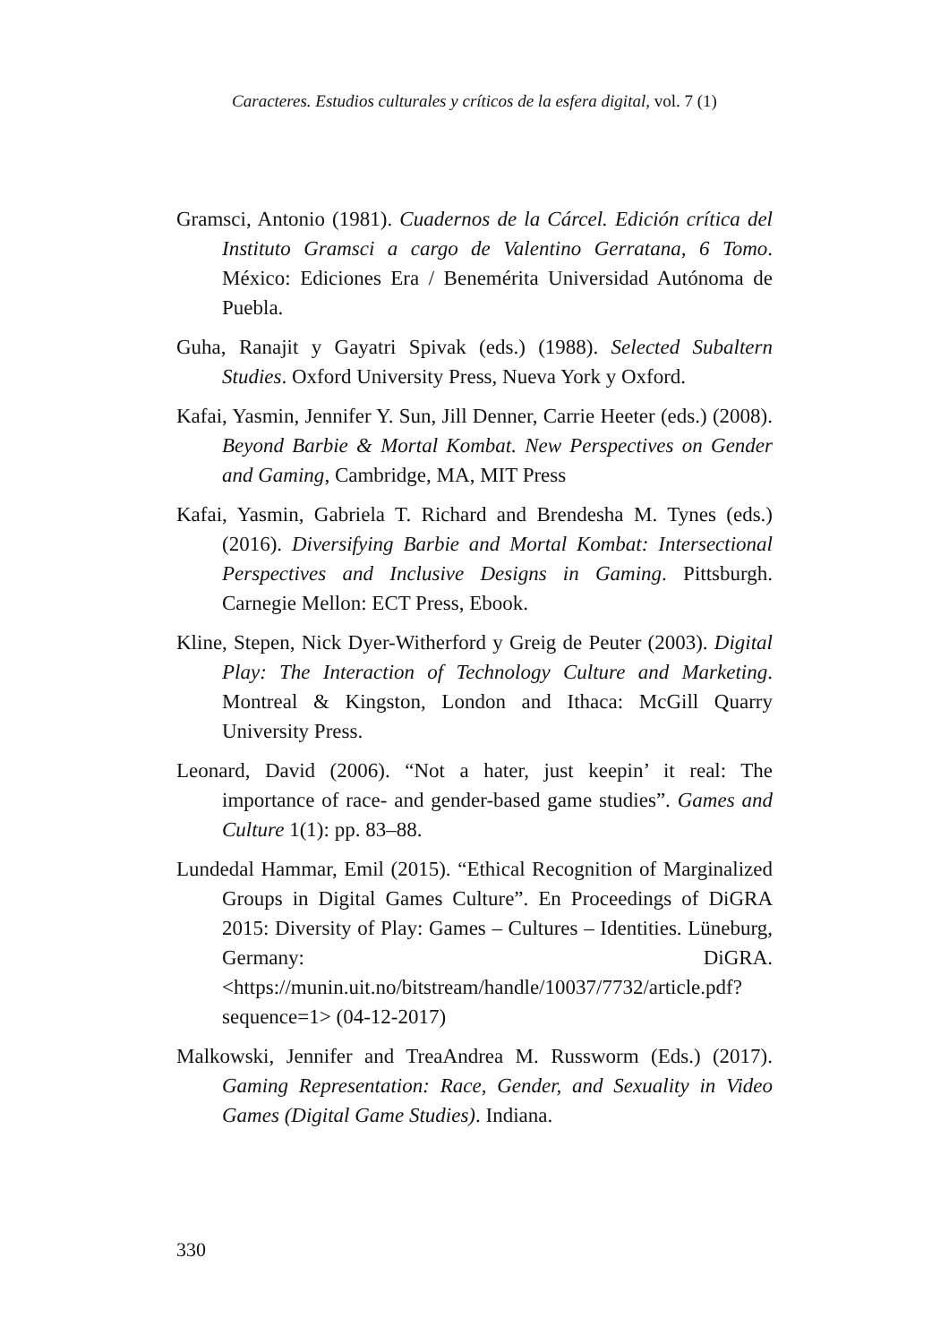Caracteres. Estudios culturales y críticos de la esfera digital, vol. 7 (1)
Gramsci, Antonio (1981). Cuadernos de la Cárcel. Edición crítica del Instituto Gramsci a cargo de Valentino Gerratana, 6 Tomo. México: Ediciones Era / Benemérita Universidad Autónoma de Puebla.
Guha, Ranajit y Gayatri Spivak (eds.) (1988). Selected Subaltern Studies. Oxford University Press, Nueva York y Oxford.
Kafai, Yasmin, Jennifer Y. Sun, Jill Denner, Carrie Heeter (eds.) (2008). Beyond Barbie & Mortal Kombat. New Perspectives on Gender and Gaming, Cambridge, MA, MIT Press
Kafai, Yasmin, Gabriela T. Richard and Brendesha M. Tynes (eds.) (2016). Diversifying Barbie and Mortal Kombat: Intersectional Perspectives and Inclusive Designs in Gaming. Pittsburgh. Carnegie Mellon: ECT Press, Ebook.
Kline, Stepen, Nick Dyer-Witherford y Greig de Peuter (2003). Digital Play: The Interaction of Technology Culture and Marketing. Montreal & Kingston, London and Ithaca: McGill Quarry University Press.
Leonard, David (2006). “Not a hater, just keepin’ it real: The importance of race- and gender-based game studies”. Games and Culture 1(1): pp. 83–88.
Lundedal Hammar, Emil (2015). “Ethical Recognition of Marginalized Groups in Digital Games Culture”. En Proceedings of DiGRA 2015: Diversity of Play: Games – Cultures – Identities. Lüneburg, Germany: DiGRA. <https://munin.uit.no/bitstream/handle/10037/7732/article.pdf?sequence=1> (04-12-2017)
Malkowski, Jennifer and TreaAndrea M. Russworm (Eds.) (2017). Gaming Representation: Race, Gender, and Sexuality in Video Games (Digital Game Studies). Indiana.
330